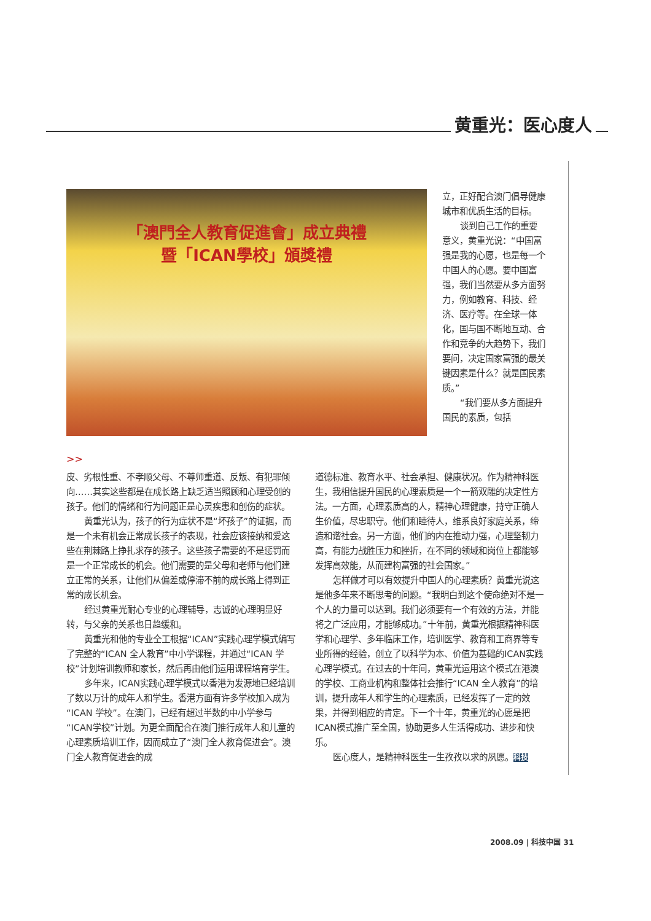黄重光：医心度人
「澳門全人教育促進會」成立典禮
暨「ICAN學校」頒獎禮
立，正好配合澳门倡导健康城市和优质生活的目标。
谈到自己工作的重要意义，黄重光说：“中国富强是我的心愿，也是每一个中国人的心愿。要中国富强，我们当然要从多方面努力，例如教育、科技、经济、医疗等。在全球一体化，国与国不断地互动、合作和竞争的大趋势下，我们要问，决定国家富强的最关键因素是什么？就是国民素质。”
“我们要从多方面提升国民的素质，包括
>>
皮、劣根性重、不孝顺父母、不尊师重道、反叛、有犯罪倾向……其实这些都是在成长路上缺乏适当照顾和心理受创的孩子。他们的情绪和行为问题正是心灵疾患和创伤的症状。
黄重光认为，孩子的行为症状不是“坏孩子”的证据，而是一个未有机会正常成长孩子的表现，社会应该接纳和爱这些在荆棘路上挣扎求存的孩子。这些孩子需要的不是惩罚而是一个正常成长的机会。他们需要的是父母和老师与他们建立正常的关系，让他们从偏差或停滞不前的成长路上得到正常的成长机会。
经过黄重光耐心专业的心理辅导，志诚的心理明显好转，与父亲的关系也日趋缓和。
黄重光和他的专业仝工根据“ICAN”实践心理学模式编写了完整的“ICAN 全人教育”中小学课程，并通过“ICAN 学校”计划培训教师和家长，然后再由他们运用课程培育学生。
多年来，ICAN实践心理学模式以香港为发源地已经培训了数以万计的成年人和学生。香港方面有许多学校加入成为“ICAN 学校”。在澳门，已经有超过半数的中小学参与“ICAN学校”计划。为更全面配合在澳门推行成年人和儿童的心理素质培训工作，因而成立了“澳门全人教育促进会”。澳门全人教育促进会的成
道德标准、教育水平、社会承担、健康状况。作为精神科医生，我相信提升国民的心理素质是一个一箭双雕的决定性方法。一方面，心理素质高的人，精神心理健康，持守正确人生价值，尽忠职守。他们和睦待人，维系良好家庭关系，缔造和谐社会。另一方面，他们的内在推动力强，心理坚韧力高，有能力战胜压力和挫折，在不同的领域和岗位上都能够发挥高效能，从而建构富强的社会国家。”
怎样做才可以有效提升中国人的心理素质？黄重光说这是他多年来不断思考的问题。“我明白到这个使命绝对不是一个人的力量可以达到。我们必须要有一个有效的方法，并能将之广泛应用，才能够成功。”十年前，黄重光根据精神科医学和心理学、多年临床工作，培训医学、教育和工商界等专业所得的经验，创立了以科学为本、价值为基础的ICAN实践心理学模式。在过去的十年间，黄重光运用这个模式在港澳的学校、工商业机构和整体社会推行“ICAN 全人教育”的培训，提升成年人和学生的心理素质，已经发挥了一定的效果，并得到相应的肯定。下一个十年，黄重光的心愿是把ICAN模式推广至全国，协助更多人生活得成功、进步和快乐。
医心度人，是精神科医生一生孜孜以求的夙愿。科技
2008.09 | 科技中国 31